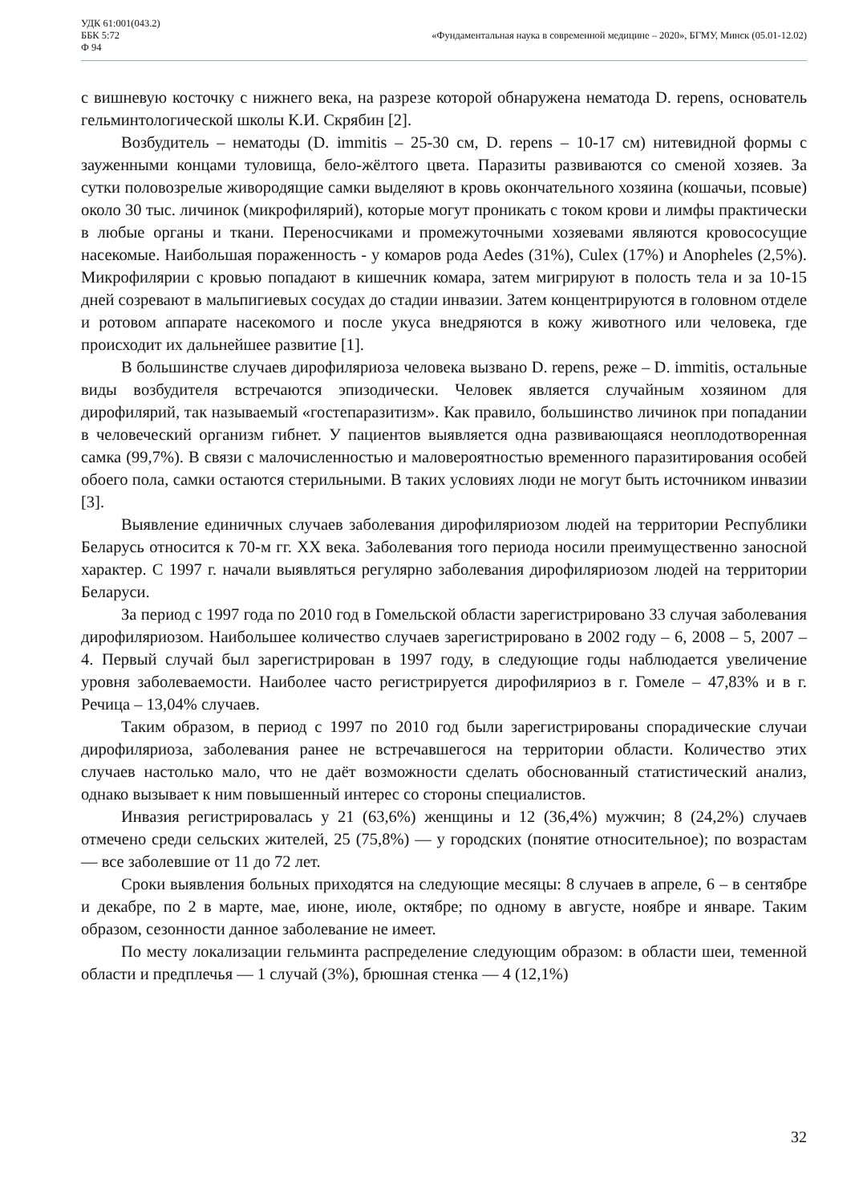УДК 61:001(043.2)
ББК 5:72
Ф 94
«Фундаментальная наука в современной медицине – 2020», БГМУ, Минск (05.01-12.02)
с вишневую косточку с нижнего века, на разрезе которой обнаружена нематода D. repens, основатель гельминтологической школы К.И. Скрябин [2].
Возбудитель – нематоды (D. immitis – 25-30 см, D. repens – 10-17 см) нитевидной формы с зауженными концами туловища, бело-жёлтого цвета. Паразиты развиваются со сменой хозяев. За сутки половозрелые живородящие самки выделяют в кровь окончательного хозяина (кошачьи, псовые) около 30 тыс. личинок (микрофилярий), которые могут проникать с током крови и лимфы практически в любые органы и ткани. Переносчиками и промежуточными хозяевами являются кровососущие насекомые. Наибольшая пораженность - у комаров рода Aedes (31%), Culex (17%) и Anopheles (2,5%). Микрофилярии с кровью попадают в кишечник комара, затем мигрируют в полость тела и за 10-15 дней созревают в мальпигиевых сосудах до стадии инвазии. Затем концентрируются в головном отделе и ротовом аппарате насекомого и после укуса внедряются в кожу животного или человека, где происходит их дальнейшее развитие [1].
В большинстве случаев дирофиляриоза человека вызвано D. repens, реже – D. immitis, остальные виды возбудителя встречаются эпизодически. Человек является случайным хозяином для дирофилярий, так называемый «гостепаразитизм». Как правило, большинство личинок при попадании в человеческий организм гибнет. У пациентов выявляется одна развивающаяся неоплодотворенная самка (99,7%). В связи с малочисленностью и маловероятностью временного паразитирования особей обоего пола, самки остаются стерильными. В таких условиях люди не могут быть источником инвазии [3].
Выявление единичных случаев заболевания дирофиляриозом людей на территории Республики Беларусь относится к 70-м гг. XX века. Заболевания того периода носили преимущественно заносной характер. С 1997 г. начали выявляться регулярно заболевания дирофиляриозом людей на территории Беларуси.
За период с 1997 года по 2010 год в Гомельской области зарегистрировано 33 случая заболевания дирофиляриозом. Наибольшее количество случаев зарегистрировано в 2002 году – 6, 2008 – 5, 2007 – 4. Первый случай был зарегистрирован в 1997 году, в следующие годы наблюдается увеличение уровня заболеваемости. Наиболее часто регистрируется дирофиляриоз в г. Гомеле – 47,83% и в г. Речица – 13,04% случаев.
Таким образом, в период с 1997 по 2010 год были зарегистрированы спорадические случаи дирофиляриоза, заболевания ранее не встречавшегося на территории области. Количество этих случаев настолько мало, что не даёт возможности сделать обоснованный статистический анализ, однако вызывает к ним повышенный интерес со стороны специалистов.
Инвазия регистрировалась у 21 (63,6%) женщины и 12 (36,4%) мужчин; 8 (24,2%) случаев отмечено среди сельских жителей, 25 (75,8%) — у городских (понятие относительное); по возрастам — все заболевшие от 11 до 72 лет.
Сроки выявления больных приходятся на следующие месяцы: 8 случаев в апреле, 6 – в сентябре и декабре, по 2 в марте, мае, июне, июле, октябре; по одному в августе, ноябре и январе. Таким образом, сезонности данное заболевание не имеет.
По месту локализации гельминта распределение следующим образом: в области шеи, теменной области и предплечья — 1 случай (3%), брюшная стенка — 4 (12,1%)
32